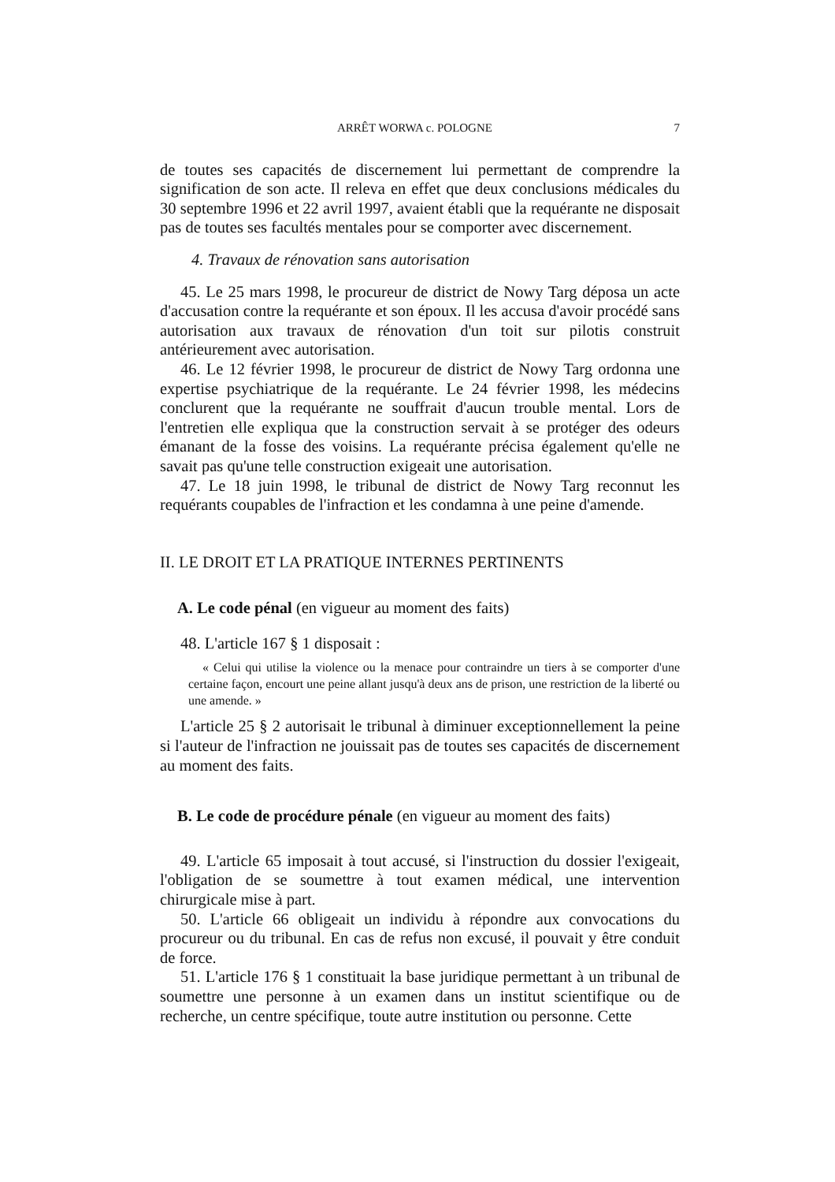ARRÊT WORWA c. POLOGNE 7
de toutes ses capacités de discernement lui permettant de comprendre la signification de son acte. Il releva en effet que deux conclusions médicales du 30 septembre 1996 et 22 avril 1997, avaient établi que la requérante ne disposait pas de toutes ses facultés mentales pour se comporter avec discernement.
4. Travaux de rénovation sans autorisation
45. Le 25 mars 1998, le procureur de district de Nowy Targ déposa un acte d'accusation contre la requérante et son époux. Il les accusa d'avoir procédé sans autorisation aux travaux de rénovation d'un toit sur pilotis construit antérieurement avec autorisation.
46. Le 12 février 1998, le procureur de district de Nowy Targ ordonna une expertise psychiatrique de la requérante. Le 24 février 1998, les médecins conclurent que la requérante ne souffrait d'aucun trouble mental. Lors de l'entretien elle expliqua que la construction servait à se protéger des odeurs émanant de la fosse des voisins. La requérante précisa également qu'elle ne savait pas qu'une telle construction exigeait une autorisation.
47. Le 18 juin 1998, le tribunal de district de Nowy Targ reconnut les requérants coupables de l'infraction et les condamna à une peine d'amende.
II. LE DROIT ET LA PRATIQUE INTERNES PERTINENTS
A. Le code pénal (en vigueur au moment des faits)
48. L'article 167 § 1 disposait :
« Celui qui utilise la violence ou la menace pour contraindre un tiers à se comporter d'une certaine façon, encourt une peine allant jusqu'à deux ans de prison, une restriction de la liberté ou une amende. »
L'article 25 § 2 autorisait le tribunal à diminuer exceptionnellement la peine si l'auteur de l'infraction ne jouissait pas de toutes ses capacités de discernement au moment des faits.
B. Le code de procédure pénale (en vigueur au moment des faits)
49. L'article 65 imposait à tout accusé, si l'instruction du dossier l'exigeait, l'obligation de se soumettre à tout examen médical, une intervention chirurgicale mise à part.
50. L'article 66 obligeait un individu à répondre aux convocations du procureur ou du tribunal. En cas de refus non excusé, il pouvait y être conduit de force.
51. L'article 176 § 1 constituait la base juridique permettant à un tribunal de soumettre une personne à un examen dans un institut scientifique ou de recherche, un centre spécifique, toute autre institution ou personne. Cette